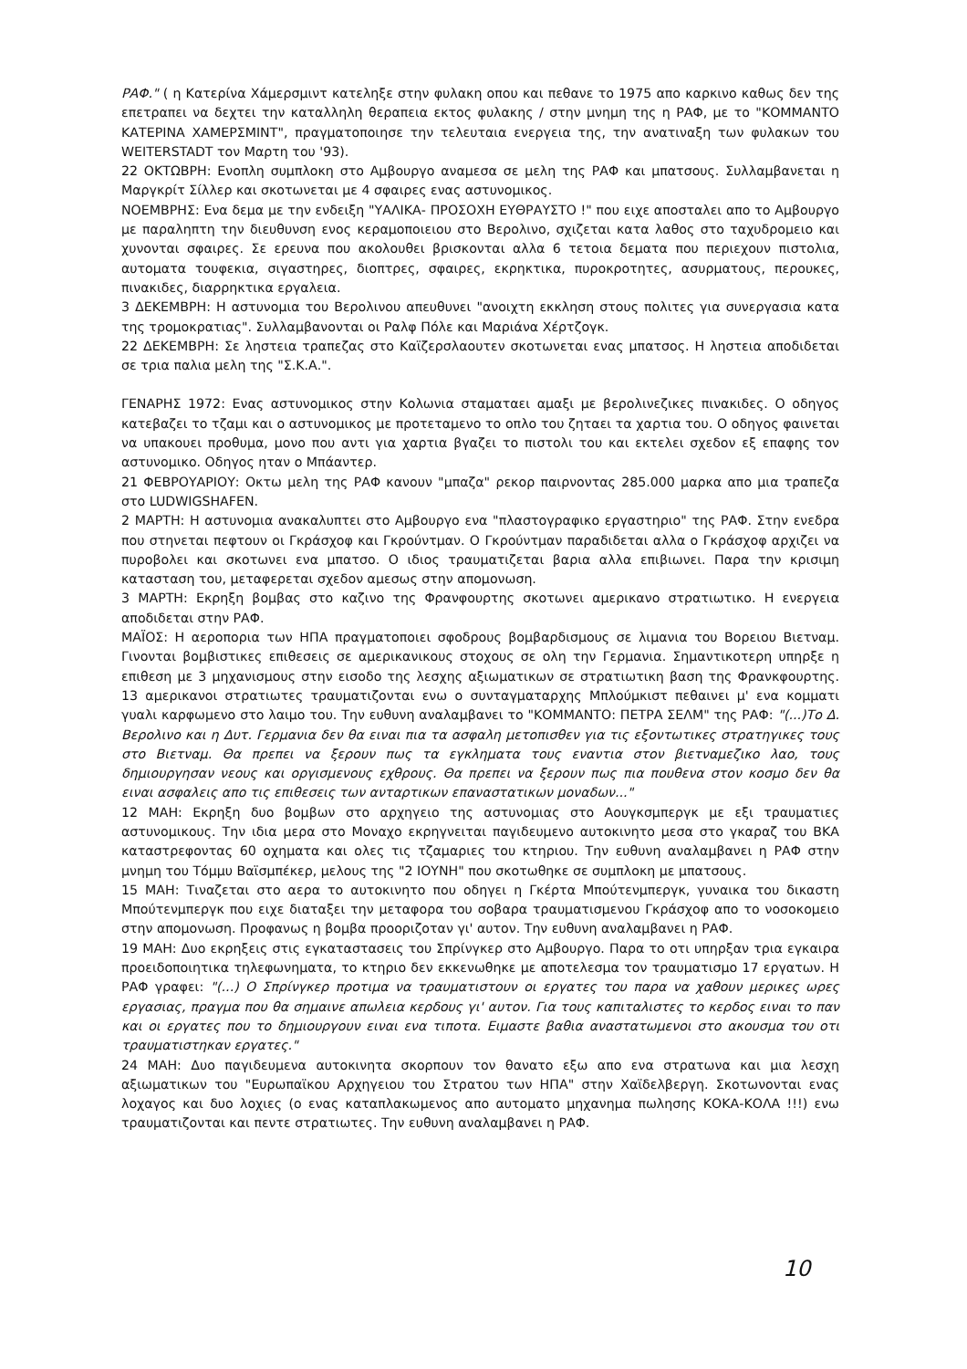ΡΑΦ." ( η Κατερίνα Χάμερσμιντ κατεληξε στην φυλακη οπου και πεθανε το 1975 απο καρκινο καθως δεν της επετραπει να δεχτει την καταλληλη θεραπεια εκτος φυλακης / στην μνημη της η ΡΑΦ, με το "ΚΟΜΜΑΝΤΟ ΚΑΤΕΡΙΝΑ ΧΑΜΕΡΣΜΙΝΤ", πραγματοποιησε την τελευταια ενεργεια της, την ανατιναξη των φυλακων του WEITERSTADT τον Μαρτη του '93).
22 ΟΚΤΩΒΡΗ: Ενοπλη συμπλοκη στο Αμβουργο αναμεσα σε μελη της ΡΑΦ και μπατσους. Συλλαμβανεται η Μαργκρίτ Σίλλερ και σκοτωνεται με 4 σφαιρες ενας αστυνομικος.
ΝΟΕΜΒΡΗΣ: Ενα δεμα με την ενδειξη "ΥΑΛΙΚΑ- ΠΡΟΣΟΧΗ ΕΥΘΡΑΥΣΤΟ !" που ειχε αποσταλει απο το Αμβουργο με παραληπτη την διευθυνση ενος κεραμοποιειου στο Βερολινο, σχιζεται κατα λαθος στο ταχυδρομειο και χυνονται σφαιρες. Σε ερευνα που ακολουθει βρισκονται αλλα 6 τετοια δεματα που περιεχουν πιστολια, αυτοματα τουφεκια, σιγαστηρες, διοπτρες, σφαιρες, εκρηκτικα, πυροκροτητες, ασυρματους, περουκες, πινακιδες, διαρρηκτικα εργαλεια.
3 ΔΕΚΕΜΒΡΗ: Η αστυνομια του Βερολινου απευθυνει "ανοιχτη εκκληση στους πολιτες για συνεργασια κατα της τρομοκρατιας". Συλλαμβανονται οι Ραλφ Πόλε και Μαριάνα Χέρτζογκ.
22 ΔΕΚΕΜΒΡΗ: Σε ληστεια τραπεζας στο Καϊζερσλαουτεν σκοτωνεται ενας μπατσος. Η ληστεια αποδιδεται σε τρια παλια μελη της "Σ.Κ.Α.".
ΓΕΝΑΡΗΣ 1972: Ενας αστυνομικος στην Κολωνια σταματαει αμαξι με βερολινεζικες πινακιδες. Ο οδηγος κατεβαζει το τζαμι και ο αστυνομικος με προτεταμενο το οπλο του ζηταει τα χαρτια του. Ο οδηγος φαινεται να υπακουει προθυμα, μονο που αντι για χαρτια βγαζει το πιστολι του και εκτελει σχεδον εξ επαφης τον αστυνομικο. Οδηγος ηταν ο Μπάαντερ.
21 ΦΕΒΡΟΥΑΡΙΟΥ: Οκτω μελη της ΡΑΦ κανουν "μπαζα" ρεκορ παιρνοντας 285.000 μαρκα απο μια τραπεζα στο LUDWIGSHAFEN.
2 ΜΑΡΤΗ: Η αστυνομια ανακαλυπτει στο Αμβουργο ενα "πλαστογραφικο εργαστηριο" της ΡΑΦ. Στην ενεδρα που στηνεται πεφτουν οι Γκράσχοφ και Γκρούντμαν. Ο Γκρούντμαν παραδιδεται αλλα ο Γκράσχοφ αρχιζει να πυροβολει και σκοτωνει ενα μπατσο. Ο ιδιος τραυματιζεται βαρια αλλα επιβιωνει. Παρα την κρισιμη κατασταση του, μεταφερεται σχεδον αμεσως στην απομονωση.
3 ΜΑΡΤΗ: Εκρηξη βομβας στο καζινο της Φρανφουρτης σκοτωνει αμερικανο στρατιωτικο. Η ενεργεια αποδιδεται στην ΡΑΦ.
ΜΑΪΟΣ: Η αεροπορια των ΗΠΑ πραγματοποιει σφοδρους βομβαρδισμους σε λιμανια του Βορειου Βιετναμ. Γινονται βομβιστικες επιθεσεις σε αμερικανικους στοχους σε ολη την Γερμανια. Σημαντικοτερη υπηρξε η επιθεση με 3 μηχανισμους στην εισοδο της λεσχης αξιωματικων σε στρατιωτικη βαση της Φρανκφουρτης. 13 αμερικανοι στρατιωτες τραυματιζονται ενω ο συνταγματαρχης Μπλούμκιστ πεθαινει μ' ενα κομματι γυαλι καρφωμενο στο λαιμο του. Την ευθυνη αναλαμβανει το "ΚΟΜΜΑΝΤΟ: ΠΕΤΡΑ ΣΕΛΜ" της ΡΑΦ: "(...)Το Δ. Βερολινο και η Δυτ. Γερμανια δεν θα ειναι πια τα ασφαλη μετοπισθεν για τις εξοντωτικες στρατηγικες τους στο Βιετναμ. Θα πρεπει να ξερουν πως τα εγκληματα τους εναντια στον βιετναμεζικο λαο, τους δημιουργησαν νεους και οργισμενους εχθρους. Θα πρεπει να ξερουν πως πια πουθενα στον κοσμο δεν θα ειναι ασφαλεις απο τις επιθεσεις των ανταρτικων επαναστατικων μοναδων..."
12 ΜΑΗ: Εκρηξη δυο βομβων στο αρχηγειο της αστυνομιας στο Αουγκσμπεργκ με εξι τραυματιες αστυνομικους. Την ιδια μερα στο Μοναχο εκρηγνειται παγιδευμενο αυτοκινητο μεσα στο γκαραζ του ΒΚΑ καταστρεφοντας 60 οχηματα και ολες τις τζαμαριες του κτηριου. Την ευθυνη αναλαμβανει η ΡΑΦ στην μνημη του Τόμμυ Βαϊσμπέκερ, μελους της "2 ΙΟΥΝΗ" που σκοτωθηκε σε συμπλοκη με μπατσους.
15 ΜΑΗ: Τιναζεται στο αερα το αυτοκινητο που οδηγει η Γκέρτα Μπούτενμπεργκ, γυναικα του δικαστη Μπούτενμπεργκ που ειχε διαταξει την μεταφορα του σοβαρα τραυματισμενου Γκράσχοφ απο το νοσοκομειο στην απομονωση. Προφανως η βομβα προοριζοταν γι' αυτον. Την ευθυνη αναλαμβανει η ΡΑΦ.
19 ΜΑΗ: Δυο εκρηξεις στις εγκαταστασεις του Σπρίνγκερ στο Αμβουργο. Παρα το οτι υπηρξαν τρια εγκαιρα προειδοποιητικα τηλεφωνηματα, το κτηριο δεν εκκενωθηκε με αποτελεσμα τον τραυματισμο 17 εργατων. Η ΡΑΦ γραφει: "(...) Ο Σπρίνγκερ προτιμα να τραυματιστουν οι εργατες του παρα να χαθουν μερικες ωρες εργασιας, πραγμα που θα σημαινε απωλεια κερδους γι' αυτον. Για τους καπιταλιστες το κερδος ειναι το παν και οι εργατες που το δημιουργουν ειναι ενα τιποτα. Ειμαστε βαθια αναστατωμενοι στο ακουσμα του οτι τραυματιστηκαν εργατες."
24 ΜΑΗ: Δυο παγιδευμενα αυτοκινητα σκορπουν τον θανατο εξω απο ενα στρατωνα και μια λεσχη αξιωματικων του "Ευρωπαϊκου Αρχηγειου του Στρατου των ΗΠΑ" στην Χαϊδελβεργη. Σκοτωνονται ενας λοχαγος και δυο λοχιες (ο ενας καταπλακωμενος απο αυτοματο μηχανημα πωλησης ΚΟΚΑ-ΚΟΛΑ !!!) ενω τραυματιζονται και πεντε στρατιωτες. Την ευθυνη αναλαμβανει η ΡΑΦ.
10